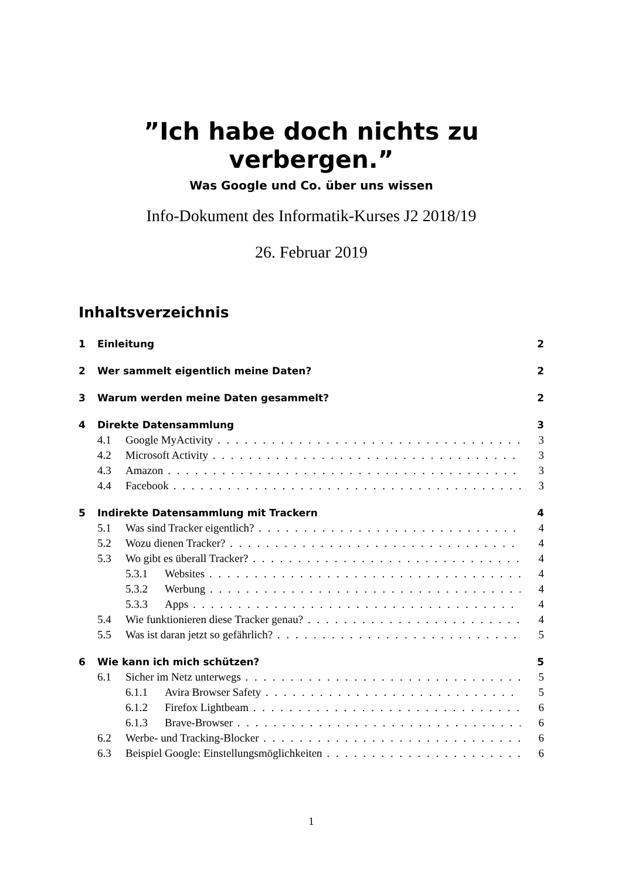”Ich habe doch nichts zu verbergen.”
Was Google und Co. über uns wissen
Info-Dokument des Informatik-Kurses J2 2018/19
26. Februar 2019
Inhaltsverzeichnis
1 Einleitung 2
2 Wer sammelt eigentlich meine Daten? 2
3 Warum werden meine Daten gesammelt? 2
4 Direkte Datensammlung 3
4.1 Google MyActivity 3
4.2 Microsoft Activity 3
4.3 Amazon 3
4.4 Facebook 3
5 Indirekte Datensammlung mit Trackern 4
5.1 Was sind Tracker eigentlich? 4
5.2 Wozu dienen Tracker? 4
5.3 Wo gibt es überall Tracker? 4
5.3.1 Websites 4
5.3.2 Werbung 4
5.3.3 Apps 4
5.4 Wie funktionieren diese Tracker genau? 4
5.5 Was ist daran jetzt so gefährlich? 5
6 Wie kann ich mich schützen? 5
6.1 Sicher im Netz unterwegs 5
6.1.1 Avira Browser Safety 5
6.1.2 Firefox Lightbeam 6
6.1.3 Brave-Browser 6
6.2 Werbe- und Tracking-Blocker 6
6.3 Beispiel Google: Einstellungsmöglichkeiten 6
1